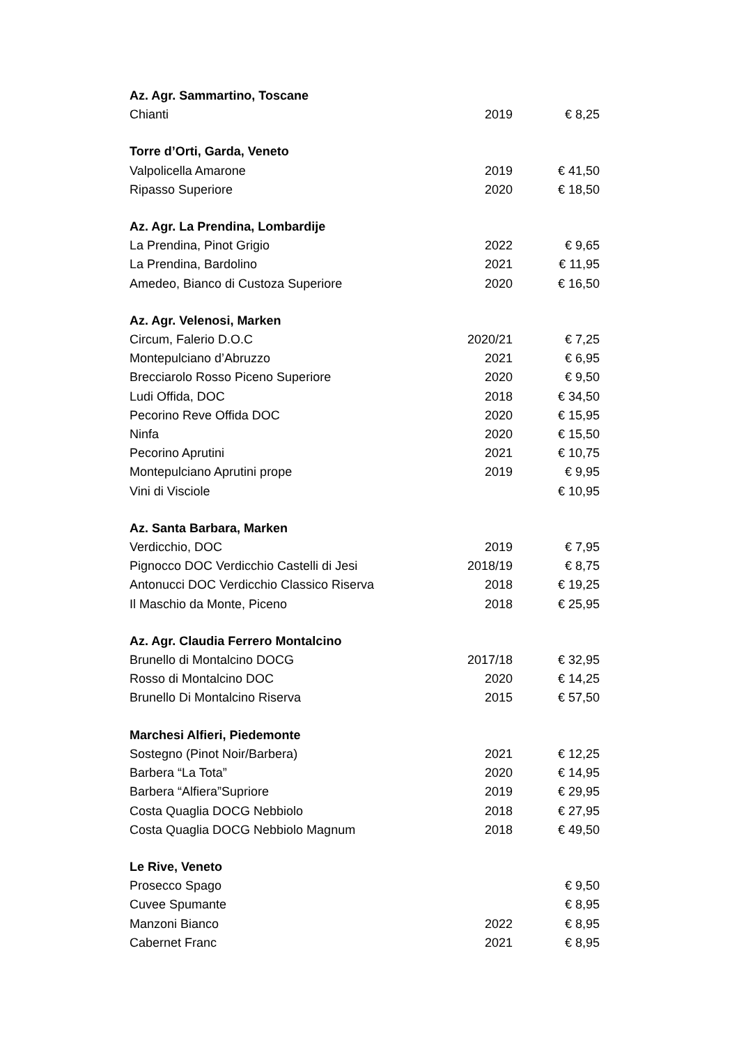| Az. Agr. Sammartino, Toscane | | |
| --- | --- | --- |
| Chianti | 2019 | € 8,25 |
| Torre d’Orti, Garda, Veneto | | |
| Valpolicella Amarone | 2019 | € 41,50 |
| Ripasso Superiore | 2020 | € 18,50 |
| Az. Agr. La Prendina, Lombardije | | |
| La Prendina, Pinot Grigio | 2022 | € 9,65 |
| La Prendina, Bardolino | 2021 | € 11,95 |
| Amedeo, Bianco di Custoza Superiore | 2020 | € 16,50 |
| Az. Agr. Velenosi, Marken | | |
| Circum, Falerio D.O.C | 2020/21 | € 7,25 |
| Montepulciano d’Abruzzo | 2021 | € 6,95 |
| Brecciarolo Rosso Piceno Superiore | 2020 | € 9,50 |
| Ludi Offida, DOC | 2018 | € 34,50 |
| Pecorino Reve Offida DOC | 2020 | € 15,95 |
| Ninfa | 2020 | € 15,50 |
| Pecorino Aprutini | 2021 | € 10,75 |
| Montepulciano Aprutini prope | 2019 | € 9,95 |
| Vini di Visciole | | € 10,95 |
| Az. Santa Barbara, Marken | | |
| Verdicchio, DOC | 2019 | € 7,95 |
| Pignocco DOC Verdicchio Castelli di Jesi | 2018/19 | € 8,75 |
| Antonucci DOC Verdicchio Classico Riserva | 2018 | € 19,25 |
| Il Maschio da Monte, Piceno | 2018 | € 25,95 |
| Az. Agr. Claudia Ferrero Montalcino | | |
| Brunello di Montalcino DOCG | 2017/18 | € 32,95 |
| Rosso di Montalcino DOC | 2020 | € 14,25 |
| Brunello Di Montalcino Riserva | 2015 | € 57,50 |
| Marchesi Alfieri, Piedemonte | | |
| Sostegno (Pinot Noir/Barbera) | 2021 | € 12,25 |
| Barbera “La Tota” | 2020 | € 14,95 |
| Barbera “Alfiera”Supriore | 2019 | € 29,95 |
| Costa Quaglia DOCG Nebbiolo | 2018 | € 27,95 |
| Costa Quaglia DOCG Nebbiolo Magnum | 2018 | € 49,50 |
| Le Rive, Veneto | | |
| Prosecco Spago | | € 9,50 |
| Cuvee Spumante | | € 8,95 |
| Manzoni Bianco | 2022 | € 8,95 |
| Cabernet Franc | 2021 | € 8,95 |